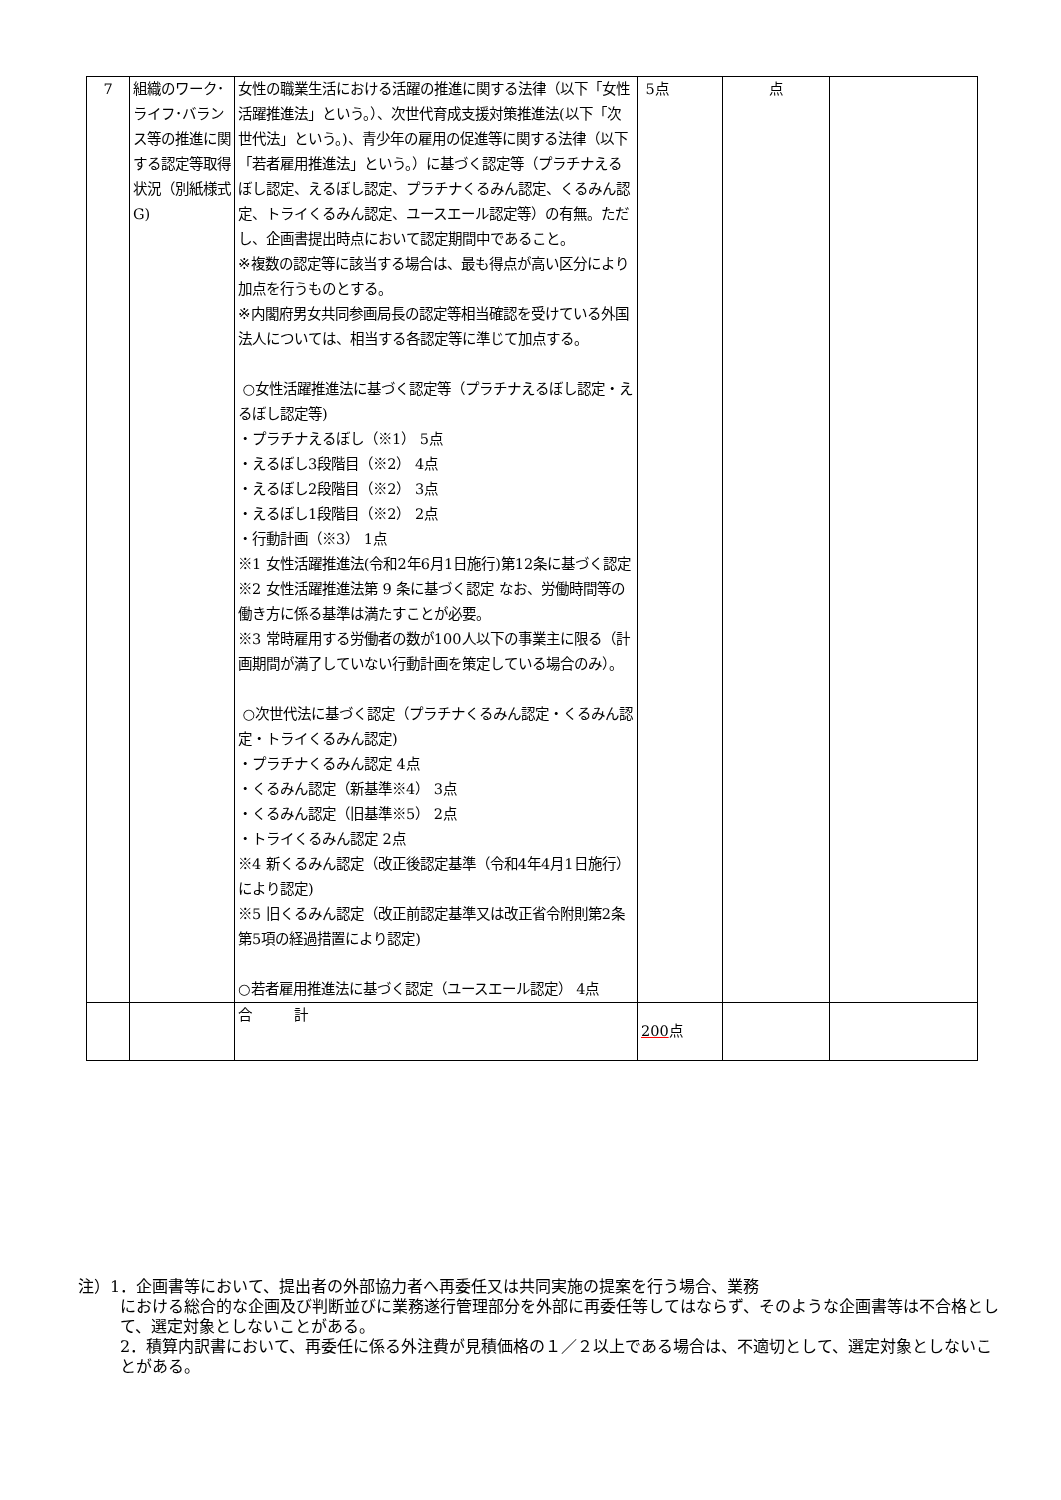| 7 | 組織のワーク･ライフ･バランス等の推進に関する認定等取得状況（別紙様式G) | 女性の職業生活における活躍の推進に関する法律（以下「女性活躍推進法」という。）、次世代育成支援対策推進法(以下「次世代法」という。)、青少年の雇用の促進等に関する法律（以下「若者雇用推進法」という。）に基づく認定等（プラチナえるぼし認定、えるぼし認定、プラチナくるみん認定、くるみん認定、トライくるみん認定、ユースエール認定等）の有無。ただし、企画書提出時点において認定期間中であること。 ※複数の認定等に該当する場合は、最も得点が高い区分により加点を行うものとする。 ※内閣府男女共同参画局長の認定等相当確認を受けている外国法人については、相当する各認定等に準じて加点する。 ○女性活躍推進法に基づく認定等（プラチナえるぼし認定・えるぼし認定等) ・プラチナえるぼし（※1） 5点 ・えるぼし3段階目（※2） 4点 ・えるぼし2段階目（※2） 3点 ・えるぼし1段階目（※2） 2点 ・行動計画（※3） 1点 ※1 女性活躍推進法(令和2年6月1日施行)第12条に基づく認定 ※2 女性活躍推進法第 9 条に基づく認定 なお、労働時間等の働き方に係る基準は満たすことが必要。 ※3 常時雇用する労働者の数が100人以下の事業主に限る（計画期間が満了していない行動計画を策定している場合のみ）。 ○次世代法に基づく認定（プラチナくるみん認定・くるみん認定・トライくるみん認定) ・プラチナくるみん認定 4点 ・くるみん認定（新基準※4） 3点 ・くるみん認定（旧基準※5） 2点 ・トライくるみん認定 2点 ※4 新くるみん認定（改正後認定基準（令和4年4月1日施行）により認定) ※5 旧くるみん認定（改正前認定基準又は改正省令附則第2条第5項の経過措置により認定) ○若者雇用推進法に基づく認定（ユースエール認定） 4点 | 5点 | 点 | |
| | | 合 計 | 200 点 | | |
注）1．企画書等において、提出者の外部協力者へ再委任又は共同実施の提案を行う場合、業務
における総合的な企画及び判断並びに業務遂行管理部分を外部に再委任等してはならず、そのような企画書等は不合格として、選定対象としないことがある。
2．積算内訳書において、再委任に係る外注費が見積価格の１／２以上である場合は、不適切として、選定対象としないことがある。